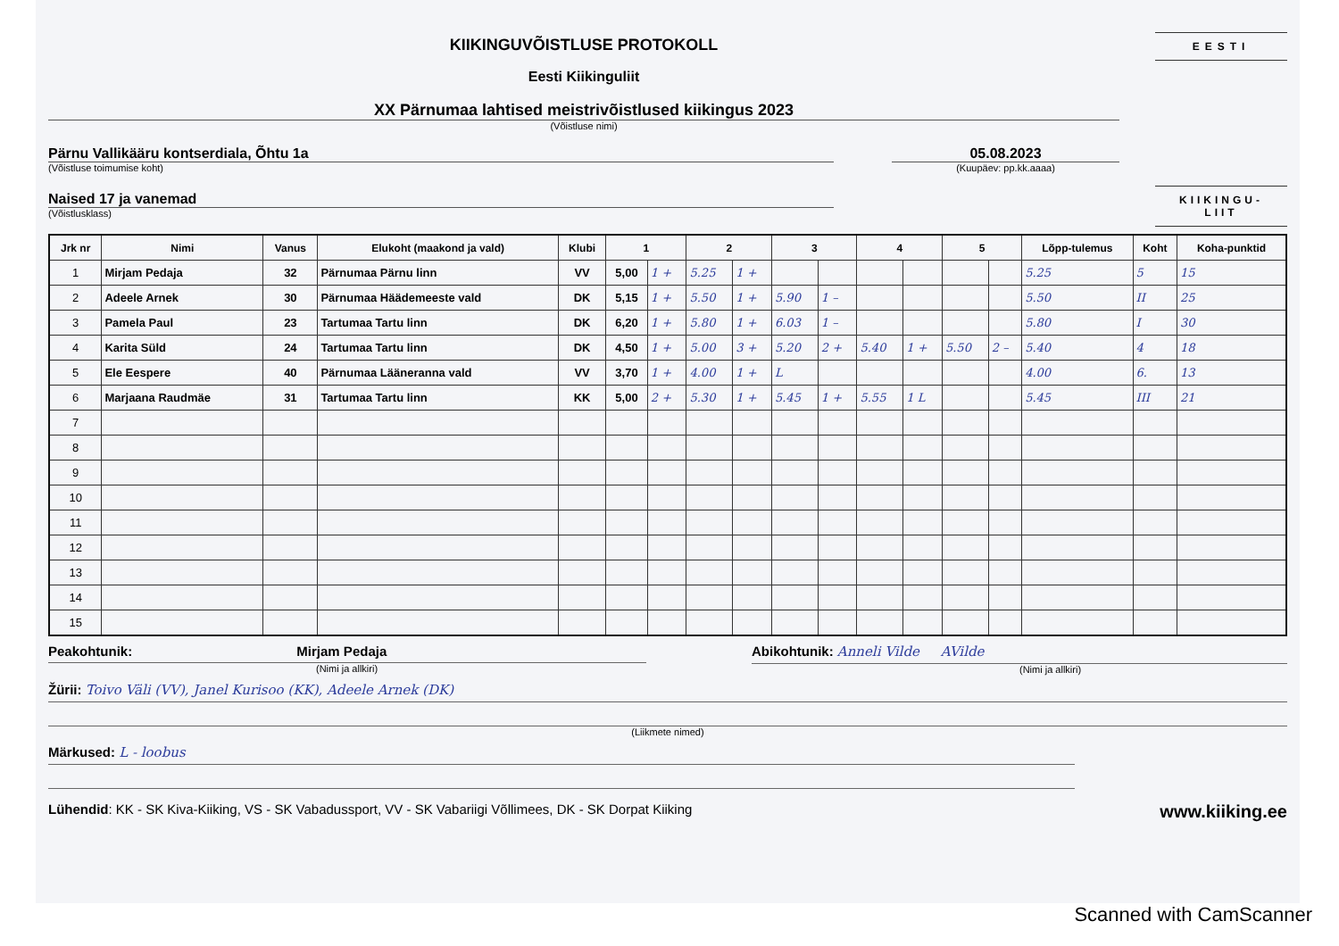KIIKINGUVÕISTLUSE PROTOKOLL
Eesti Kiikinguliit
XX Pärnumaa lahtised meistrivõistlused kiikingus 2023
(Võistluse nimi)
Pärnu Vallikääru kontserdiala, Õhtu 1a
(Võistluse toimumise koht)
05.08.2023
(Kuupäev: pp.kk.aaaa)
Naised 17 ja vanemad
(Võistlusklass)
EESTI
KIIKINGU-
LIIT
| Jrk nr | Nimi | Vanus | Elukoht (maakond ja vald) | Klubi | 1 | | 2 | | 3 | | 4 | | 5 | | Lõpp-tulemus | Koht | Koha-punktid |
| --- | --- | --- | --- | --- | --- | --- | --- | --- | --- | --- | --- | --- | --- | --- | --- | --- | --- |
| 1 | Mirjam Pedaja | 32 | Pärnumaa Pärnu linn | VV | 5,00 | 1 + | 5.25 | 1 + | | | | | | | 5.25 | 5 | 15 |
| 2 | Adeele Arnek | 30 | Pärnumaa Häädemeeste vald | DK | 5,15 | 1 + | 5.50 | 1 + | 5.90 | 1 – | | | | | 5.50 | II | 25 |
| 3 | Pamela Paul | 23 | Tartumaa Tartu linn | DK | 6,20 | 1 + | 5.80 | 1 + | 6.03 | 1 – | | | | | 5.80 | I | 30 |
| 4 | Karita Süld | 24 | Tartumaa Tartu linn | DK | 4,50 | 1 + | 5.00 | 3 + | 5.20 | 2 + | 5.40 | 1 + | 5.50 | 2 – | 5.40 | 4 | 18 |
| 5 | Ele Eespere | 40 | Pärnumaa Lääneranna vald | VV | 3,70 | 1 + | 4.00 | 1 + | L | | | | | | 4.00 | 6. | 13 |
| 6 | Marjaana Raudmäe | 31 | Tartumaa Tartu linn | KK | 5,00 | 2 + | 5.30 | 1 + | 5.45 | 1 + | 5.55 | 1 L | | | 5.45 | III | 21 |
| 7 | | | | | | | | | | | | | | | | | |
| 8 | | | | | | | | | | | | | | | | | |
| 9 | | | | | | | | | | | | | | | | | |
| 10 | | | | | | | | | | | | | | | | | |
| 11 | | | | | | | | | | | | | | | | | |
| 12 | | | | | | | | | | | | | | | | | |
| 13 | | | | | | | | | | | | | | | | | |
| 14 | | | | | | | | | | | | | | | | | |
| 15 | | | | | | | | | | | | | | | | | |
Peakohtunik: Mirjam Pedaja
(Nimi ja allkiri)
Abikohtunik: Anneli Vilde AVilde
(Nimi ja allkiri)
Žürii: Toivo Väli (VV), Janel Kurisoo (KK), Adeele Arnek (DK)
(Liikmete nimed)
Märkused: L - loobus
Lühendid: KK - SK Kiva-Kiiking, VS - SK Vabadussport, VV - SK Vabariigi Võllimees, DK - SK Dorpat Kiiking
www.kiiking.ee
Scanned with CamScanner